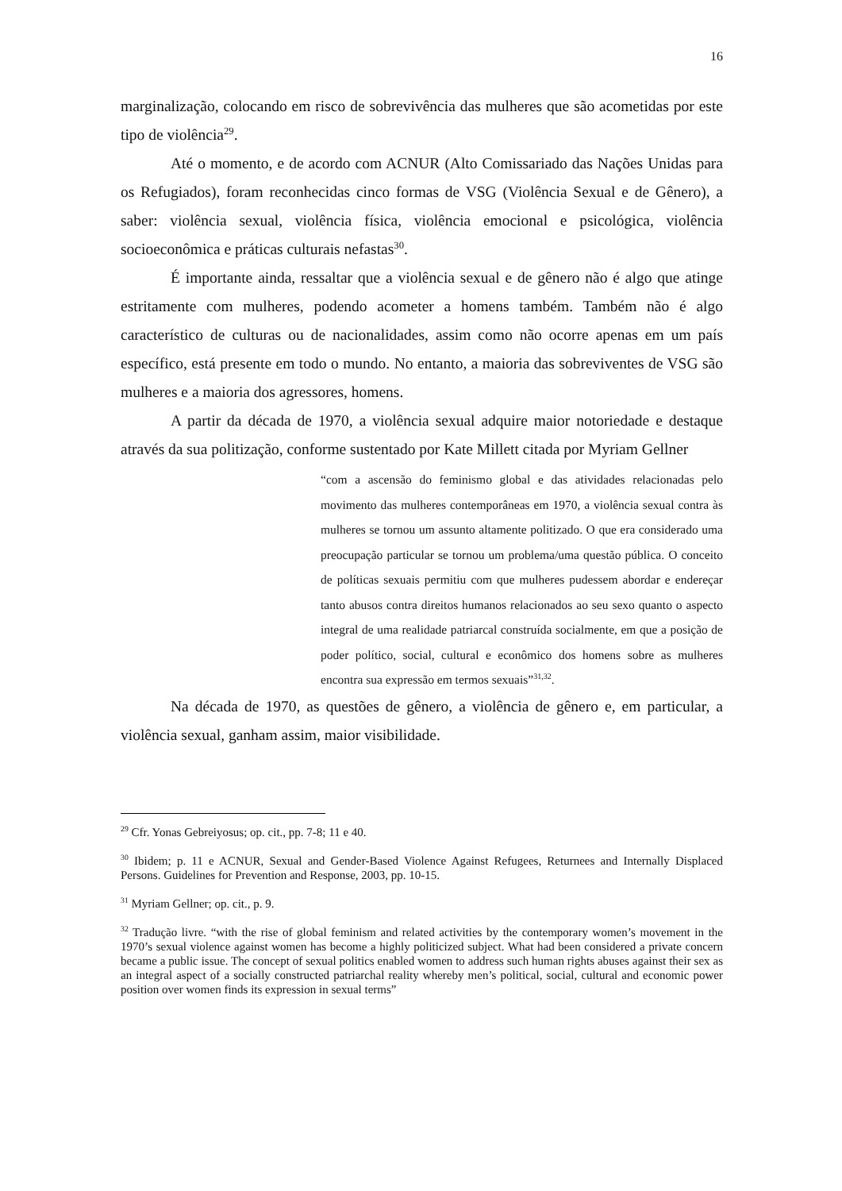16
marginalização, colocando em risco de sobrevivência das mulheres que são acometidas por este tipo de violência<sup>29</sup>.
Até o momento, e de acordo com ACNUR (Alto Comissariado das Nações Unidas para os Refugiados), foram reconhecidas cinco formas de VSG (Violência Sexual e de Gênero), a saber: violência sexual, violência física, violência emocional e psicológica, violência socioeconômica e práticas culturais nefastas<sup>30</sup>.
É importante ainda, ressaltar que a violência sexual e de gênero não é algo que atinge estritamente com mulheres, podendo acometer a homens também. Também não é algo característico de culturas ou de nacionalidades, assim como não ocorre apenas em um país específico, está presente em todo o mundo. No entanto, a maioria das sobreviventes de VSG são mulheres e a maioria dos agressores, homens.
A partir da década de 1970, a violência sexual adquire maior notoriedade e destaque através da sua politização, conforme sustentado por Kate Millett citada por Myriam Gellner
“com a ascensão do feminismo global e das atividades relacionadas pelo movimento das mulheres contemporâneas em 1970, a violência sexual contra às mulheres se tornou um assunto altamente politizado. O que era considerado uma preocupação particular se tornou um problema/uma questão pública. O conceito de políticas sexuais permitiu com que mulheres pudessem abordar e endereçar tanto abusos contra direitos humanos relacionados ao seu sexo quanto o aspecto integral de uma realidade patriarcal construída socialmente, em que a posição de poder político, social, cultural e econômico dos homens sobre as mulheres encontra sua expressão em termos sexuais”<sup>31,32</sup>.
Na década de 1970, as questões de gênero, a violência de gênero e, em particular, a violência sexual, ganham assim, maior visibilidade.
<sup>29</sup> Cfr. Yonas Gebreiyosus; op. cit., pp. 7-8; 11 e 40.
<sup>30</sup> Ibidem; p. 11 e ACNUR, Sexual and Gender-Based Violence Against Refugees, Returnees and Internally Displaced Persons. Guidelines for Prevention and Response, 2003, pp. 10-15.
<sup>31</sup> Myriam Gellner; op. cit., p. 9.
<sup>32</sup> Tradução livre. “with the rise of global feminism and related activities by the contemporary women’s movement in the 1970’s sexual violence against women has become a highly politicized subject. What had been considered a private concern became a public issue. The concept of sexual politics enabled women to address such human rights abuses against their sex as an integral aspect of a socially constructed patriarchal reality whereby men’s political, social, cultural and economic power position over women finds its expression in sexual terms”